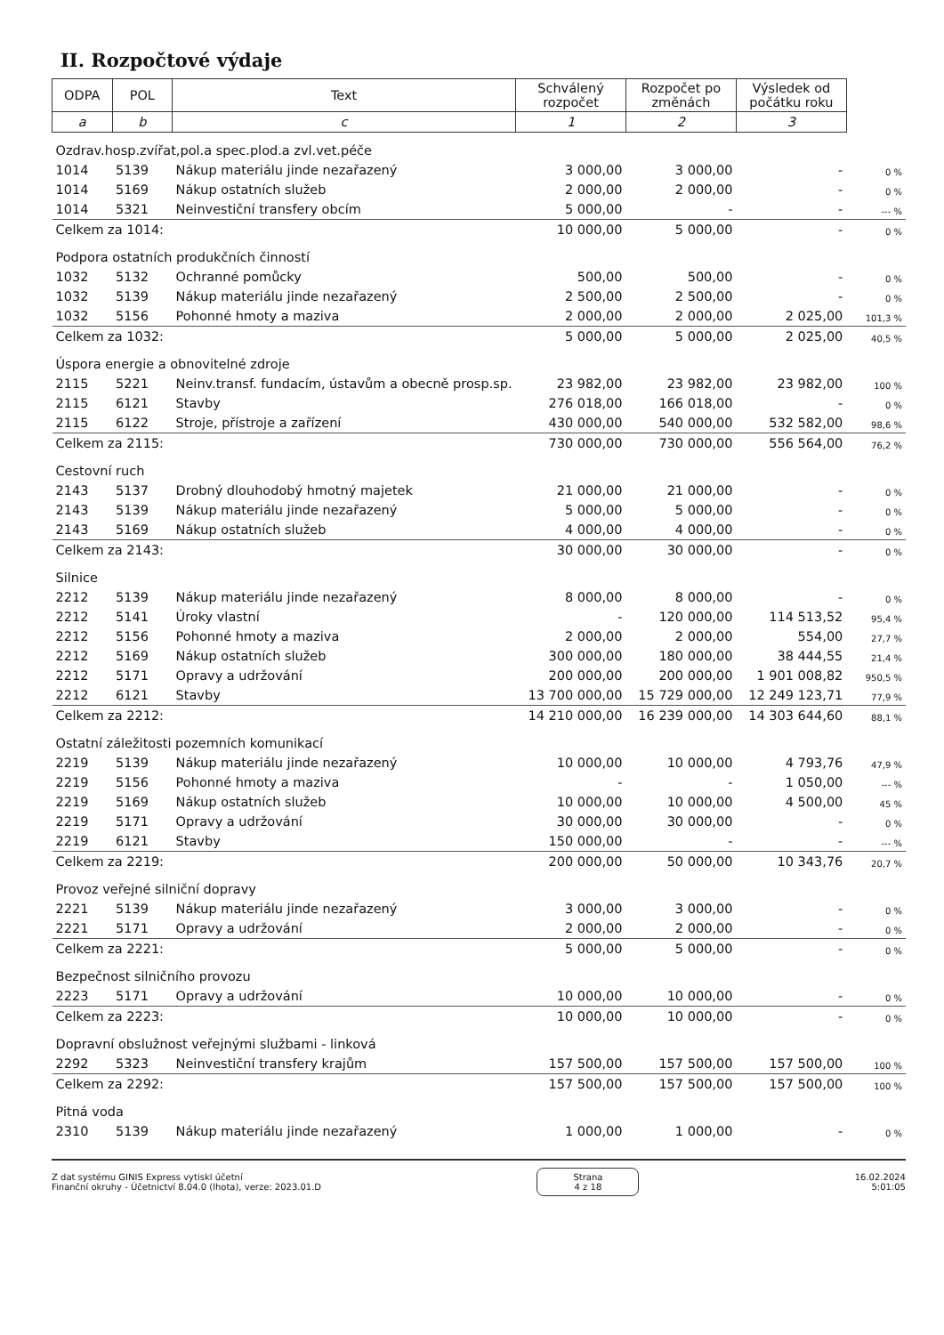II. Rozpočtové výdaje
| ODPA | POL | Text | Schválený rozpočet | Rozpočet po změnách | Výsledek od počátku roku | |
| a | b | c | 1 | 2 | 3 | |
| Ozdrav.hosp.zvířat,pol.a spec.plod.a zvl.vet.péče | | | | | | |
| 1014 | 5139 | Nákup materiálu jinde nezařazený | 3 000,00 | 3 000,00 | - | 0 % |
| 1014 | 5169 | Nákup ostatních služeb | 2 000,00 | 2 000,00 | - | 0 % |
| 1014 | 5321 | Neinvestiční transfery obcím | 5 000,00 | - | - | --- % |
| Celkem za 1014: | | | 10 000,00 | 5 000,00 | - | 0 % |
| Podpora ostatních produkčních činností | | | | | | |
| 1032 | 5132 | Ochranné pomůcky | 500,00 | 500,00 | - | 0 % |
| 1032 | 5139 | Nákup materiálu jinde nezařazený | 2 500,00 | 2 500,00 | - | 0 % |
| 1032 | 5156 | Pohonné hmoty a maziva | 2 000,00 | 2 000,00 | 2 025,00 | 101,3 % |
| Celkem za 1032: | | | 5 000,00 | 5 000,00 | 2 025,00 | 40,5 % |
| Úspora energie a obnovitelné zdroje | | | | | | |
| 2115 | 5221 | Neinv.transf. fundacím, ústavům a obecně prosp.sp. | 23 982,00 | 23 982,00 | 23 982,00 | 100 % |
| 2115 | 6121 | Stavby | 276 018,00 | 166 018,00 | - | 0 % |
| 2115 | 6122 | Stroje, přístroje a zařízení | 430 000,00 | 540 000,00 | 532 582,00 | 98,6 % |
| Celkem za 2115: | | | 730 000,00 | 730 000,00 | 556 564,00 | 76,2 % |
| Cestovní ruch | | | | | | |
| 2143 | 5137 | Drobný dlouhodobý hmotný majetek | 21 000,00 | 21 000,00 | - | 0 % |
| 2143 | 5139 | Nákup materiálu jinde nezařazený | 5 000,00 | 5 000,00 | - | 0 % |
| 2143 | 5169 | Nákup ostatních služeb | 4 000,00 | 4 000,00 | - | 0 % |
| Celkem za 2143: | | | 30 000,00 | 30 000,00 | - | 0 % |
| Silnice | | | | | | |
| 2212 | 5139 | Nákup materiálu jinde nezařazený | 8 000,00 | 8 000,00 | - | 0 % |
| 2212 | 5141 | Úroky vlastní | - | 120 000,00 | 114 513,52 | 95,4 % |
| 2212 | 5156 | Pohonné hmoty a maziva | 2 000,00 | 2 000,00 | 554,00 | 27,7 % |
| 2212 | 5169 | Nákup ostatních služeb | 300 000,00 | 180 000,00 | 38 444,55 | 21,4 % |
| 2212 | 5171 | Opravy a udržování | 200 000,00 | 200 000,00 | 1 901 008,82 | 950,5 % |
| 2212 | 6121 | Stavby | 13 700 000,00 | 15 729 000,00 | 12 249 123,71 | 77,9 % |
| Celkem za 2212: | | | 14 210 000,00 | 16 239 000,00 | 14 303 644,60 | 88,1 % |
| Ostatní záležitosti pozemních komunikací | | | | | | |
| 2219 | 5139 | Nákup materiálu jinde nezařazený | 10 000,00 | 10 000,00 | 4 793,76 | 47,9 % |
| 2219 | 5156 | Pohonné hmoty a maziva | - | - | 1 050,00 | --- % |
| 2219 | 5169 | Nákup ostatních služeb | 10 000,00 | 10 000,00 | 4 500,00 | 45 % |
| 2219 | 5171 | Opravy a udržování | 30 000,00 | 30 000,00 | - | 0 % |
| 2219 | 6121 | Stavby | 150 000,00 | - | - | --- % |
| Celkem za 2219: | | | 200 000,00 | 50 000,00 | 10 343,76 | 20,7 % |
| Provoz veřejné silniční dopravy | | | | | | |
| 2221 | 5139 | Nákup materiálu jinde nezařazený | 3 000,00 | 3 000,00 | - | 0 % |
| 2221 | 5171 | Opravy a udržování | 2 000,00 | 2 000,00 | - | 0 % |
| Celkem za 2221: | | | 5 000,00 | 5 000,00 | - | 0 % |
| Bezpečnost silničního provozu | | | | | | |
| 2223 | 5171 | Opravy a udržování | 10 000,00 | 10 000,00 | - | 0 % |
| Celkem za 2223: | | | 10 000,00 | 10 000,00 | - | 0 % |
| Dopravní obslužnost veřejnými službami - linková | | | | | | |
| 2292 | 5323 | Neinvestiční transfery krajům | 157 500,00 | 157 500,00 | 157 500,00 | 100 % |
| Celkem za 2292: | | | 157 500,00 | 157 500,00 | 157 500,00 | 100 % |
| Pitná voda | | | | | | |
| 2310 | 5139 | Nákup materiálu jinde nezařazený | 1 000,00 | 1 000,00 | - | 0 % |
Z dat systému GINIS Express vytiskl účetní
Finanční okruhy - Účetnictví 8.04.0 (lhota), verze: 2023.01.D
Strana
4 z 18
16.02.2024
5:01:05